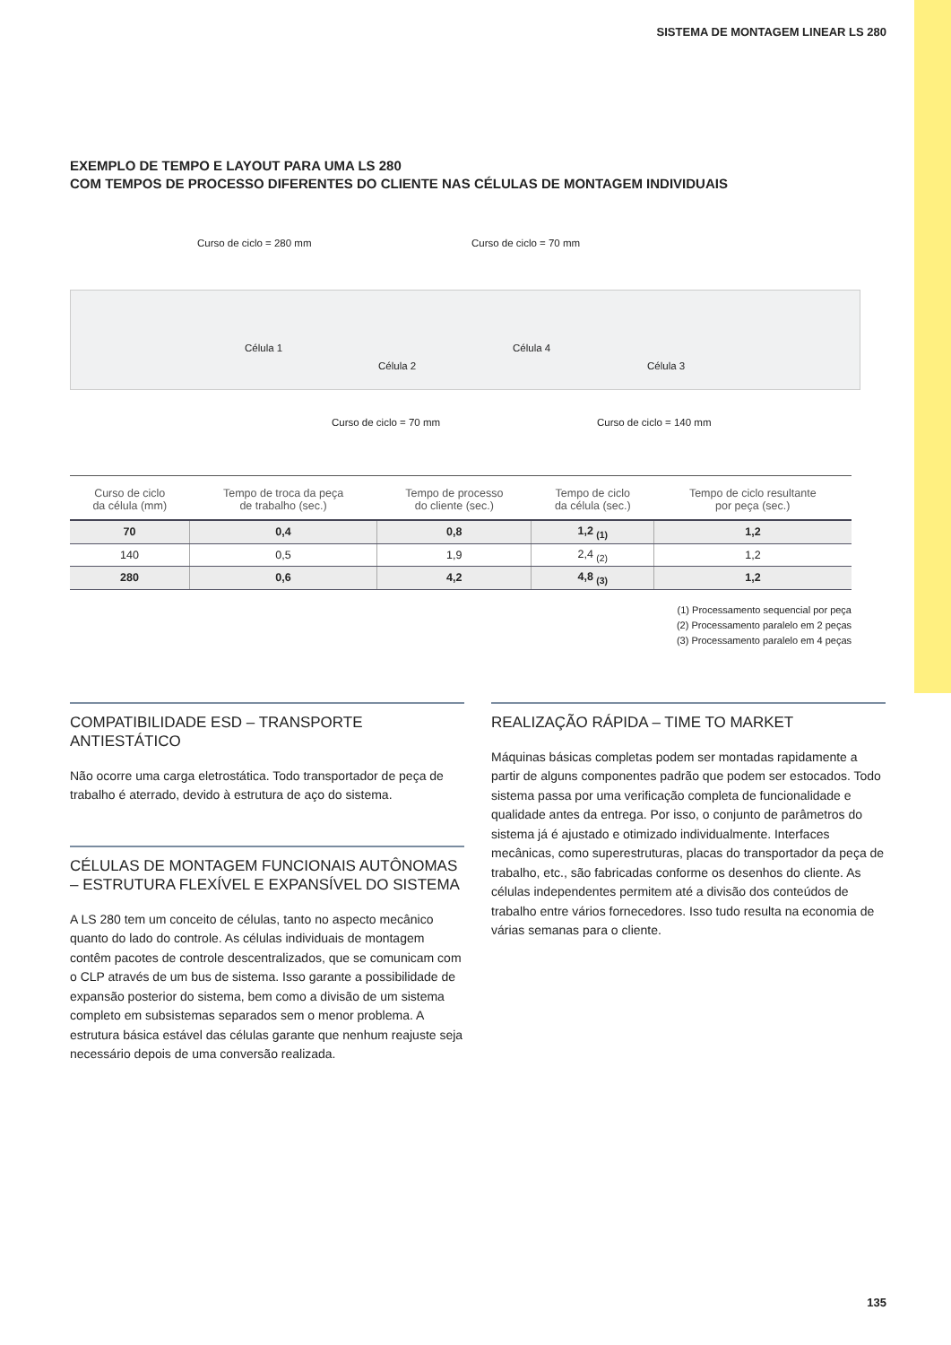SISTEMA DE MONTAGEM LINEAR LS 280
EXEMPLO DE TEMPO E LAYOUT PARA UMA LS 280
COM TEMPOS DE PROCESSO DIFERENTES DO CLIENTE NAS CÉLULAS DE MONTAGEM INDIVIDUAIS
Curso de ciclo = 280 mm Curso de ciclo = 70 mm
Célula 1
Célula 2
Célula 4
Célula 3
Curso de ciclo = 70 mm Curso de ciclo = 140 mm
| Curso de ciclo da célula (mm) | Tempo de troca da peça de trabalho (sec.) | Tempo de processo do cliente (sec.) | Tempo de ciclo da célula (sec.) | Tempo de ciclo resultante por peça (sec.) |
| --- | --- | --- | --- | --- |
| 70 | 0,4 | 0,8 | 1,2 <sub>(1)</sub> | 1,2 |
| 140 | 0,5 | 1,9 | 2,4 <sub>(2)</sub> | 1,2 |
| 280 | 0,6 | 4,2 | 4,8 <sub>(3)</sub> | 1,2 |
(1) Processamento sequencial por peça
(2) Processamento paralelo em 2 peças
(3) Processamento paralelo em 4 peças
COMPATIBILIDADE ESD – TRANSPORTE ANTIESTÁTICO
Não ocorre uma carga eletrostática. Todo transportador de peça de trabalho é aterrado, devido à estrutura de aço do sistema.
CÉLULAS DE MONTAGEM FUNCIONAIS AUTÔNOMAS – ESTRUTURA FLEXÍVEL E EXPANSÍVEL DO SISTEMA
A LS 280 tem um conceito de células, tanto no aspecto mecânico quanto do lado do controle. As células individuais de montagem contêm pacotes de controle descentralizados, que se comunicam com o CLP através de um bus de sistema. Isso garante a possibilidade de expansão posterior do sistema, bem como a divisão de um sistema completo em subsistemas separados sem o menor problema. A estrutura básica estável das células garante que nenhum reajuste seja necessário depois de uma conversão realizada.
REALIZAÇÃO RÁPIDA – TIME TO MARKET
Máquinas básicas completas podem ser montadas rapidamente a partir de alguns componentes padrão que podem ser estocados. Todo sistema passa por uma verificação completa de funcionalidade e qualidade antes da entrega. Por isso, o conjunto de parâmetros do sistema já é ajustado e otimizado individualmente. Interfaces mecânicas, como superestruturas, placas do transportador da peça de trabalho, etc., são fabricadas conforme os desenhos do cliente. As células independentes permitem até a divisão dos conteúdos de trabalho entre vários fornecedores. Isso tudo resulta na economia de várias semanas para o cliente.
135